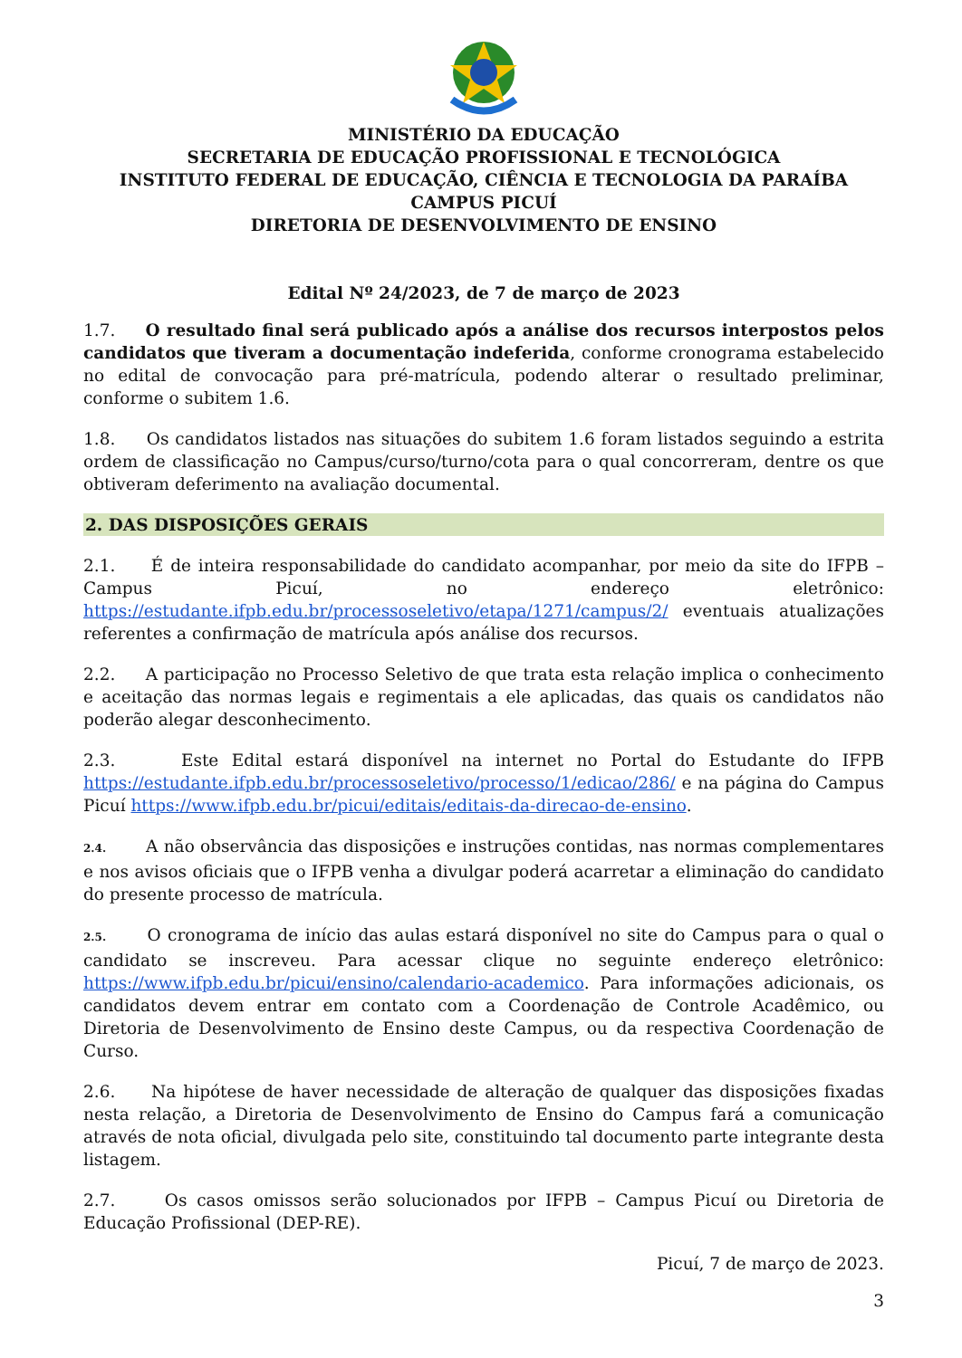MINISTÉRIO DA EDUCAÇÃO
SECRETARIA DE EDUCAÇÃO PROFISSIONAL E TECNOLÓGICA
INSTITUTO FEDERAL DE EDUCAÇÃO, CIÊNCIA E TECNOLOGIA DA PARAÍBA
CAMPUS PICUÍ
DIRETORIA DE DESENVOLVIMENTO DE ENSINO
Edital Nº 24/2023, de 7 de março de 2023
1.7. O resultado final será publicado após a análise dos recursos interpostos pelos candidatos que tiveram a documentação indeferida, conforme cronograma estabelecido no edital de convocação para pré-matrícula, podendo alterar o resultado preliminar, conforme o subitem 1.6.
1.8. Os candidatos listados nas situações do subitem 1.6 foram listados seguindo a estrita ordem de classificação no Campus/curso/turno/cota para o qual concorreram, dentre os que obtiveram deferimento na avaliação documental.
2. DAS DISPOSIÇÕES GERAIS
2.1. É de inteira responsabilidade do candidato acompanhar, por meio da site do IFPB – Campus Picuí, no endereço eletrônico: https://estudante.ifpb.edu.br/processoseletivo/etapa/1271/campus/2/ eventuais atualizações referentes a confirmação de matrícula após análise dos recursos.
2.2. A participação no Processo Seletivo de que trata esta relação implica o conhecimento e aceitação das normas legais e regimentais a ele aplicadas, das quais os candidatos não poderão alegar desconhecimento.
2.3. Este Edital estará disponível na internet no Portal do Estudante do IFPB https://estudante.ifpb.edu.br/processoseletivo/processo/1/edicao/286/ e na página do Campus Picuí https://www.ifpb.edu.br/picui/editais/editais-da-direcao-de-ensino.
2.4. A não observância das disposições e instruções contidas, nas normas complementares e nos avisos oficiais que o IFPB venha a divulgar poderá acarretar a eliminação do candidato do presente processo de matrícula.
2.5. O cronograma de início das aulas estará disponível no site do Campus para o qual o candidato se inscreveu. Para acessar clique no seguinte endereço eletrônico: https://www.ifpb.edu.br/picui/ensino/calendario-academico. Para informações adicionais, os candidatos devem entrar em contato com a Coordenação de Controle Acadêmico, ou Diretoria de Desenvolvimento de Ensino deste Campus, ou da respectiva Coordenação de Curso.
2.6. Na hipótese de haver necessidade de alteração de qualquer das disposições fixadas nesta relação, a Diretoria de Desenvolvimento de Ensino do Campus fará a comunicação através de nota oficial, divulgada pelo site, constituindo tal documento parte integrante desta listagem.
2.7. Os casos omissos serão solucionados por IFPB – Campus Picuí ou Diretoria de Educação Profissional (DEP-RE).
Picuí, 7 de março de 2023.
3